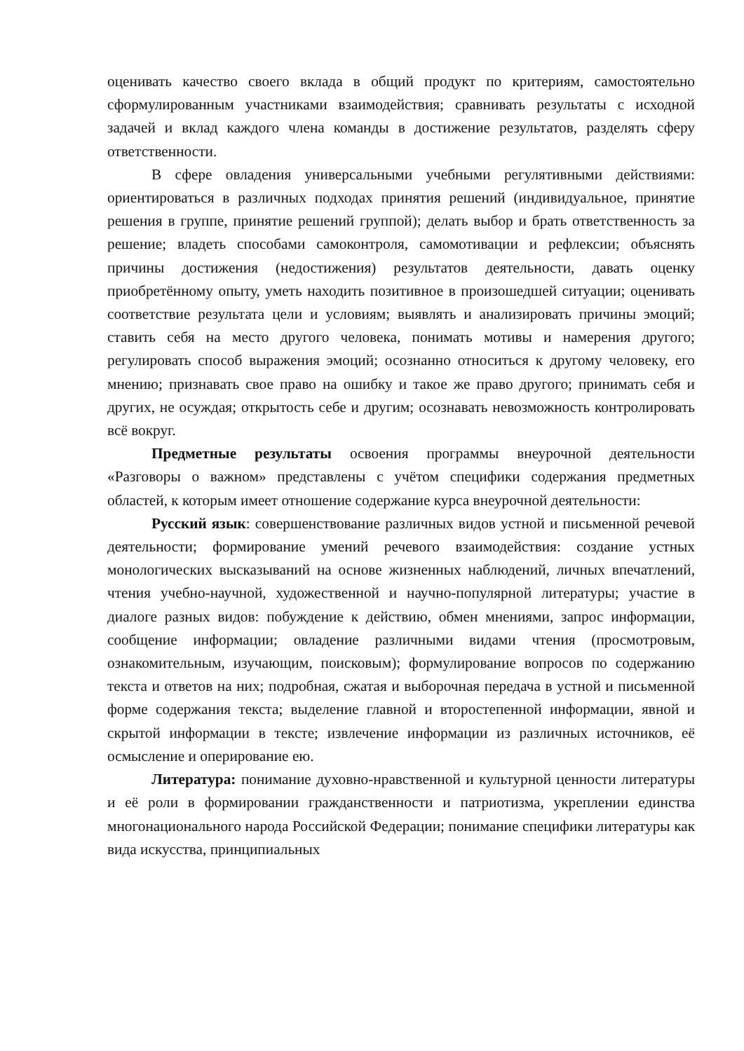оценивать качество своего вклада в общий продукт по критериям, самостоятельно сформулированным участниками взаимодействия; сравнивать результаты с исходной задачей и вклад каждого члена команды в достижение результатов, разделять сферу ответственности.
В сфере овладения универсальными учебными регулятивными действиями: ориентироваться в различных подходах принятия решений (индивидуальное, принятие решения в группе, принятие решений группой); делать выбор и брать ответственность за решение; владеть способами самоконтроля, самомотивации и рефлексии; объяснять причины достижения (недостижения) результатов деятельности, давать оценку приобретённому опыту, уметь находить позитивное в произошедшей ситуации; оценивать соответствие результата цели и условиям; выявлять и анализировать причины эмоций; ставить себя на место другого человека, понимать мотивы и намерения другого; регулировать способ выражения эмоций; осознанно относиться к другому человеку, его мнению; признавать свое право на ошибку и такое же право другого; принимать себя и других, не осуждая; открытость себе и другим; осознавать невозможность контролировать всё вокруг.
Предметные результаты освоения программы внеурочной деятельности «Разговоры о важном» представлены с учётом специфики содержания предметных областей, к которым имеет отношение содержание курса внеурочной деятельности:
Русский язык: совершенствование различных видов устной и письменной речевой деятельности; формирование умений речевого взаимодействия: создание устных монологических высказываний на основе жизненных наблюдений, личных впечатлений, чтения учебно-научной, художественной и научно-популярной литературы; участие в диалоге разных видов: побуждение к действию, обмен мнениями, запрос информации, сообщение информации; овладение различными видами чтения (просмотровым, ознакомительным, изучающим, поисковым); формулирование вопросов по содержанию текста и ответов на них; подробная, сжатая и выборочная передача в устной и письменной форме содержания текста; выделение главной и второстепенной информации, явной и скрытой информации в тексте; извлечение информации из различных источников, её осмысление и оперирование ею.
Литература: понимание духовно-нравственной и культурной ценности литературы и её роли в формировании гражданственности и патриотизма, укреплении единства многонационального народа Российской Федерации; понимание специфики литературы как вида искусства, принципиальных